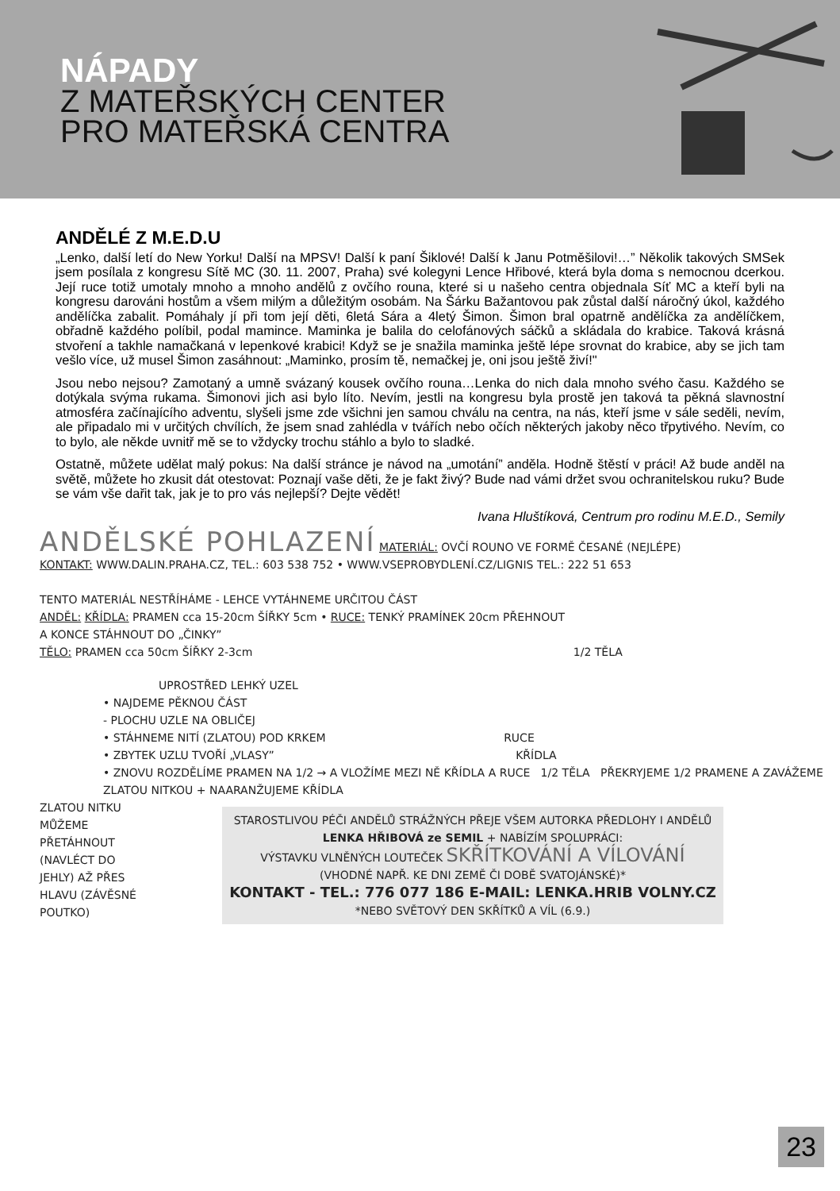NÁPADY
Z MATEŘSKÝCH CENTER
PRO MATEŘSKÁ CENTRA
ANDĚLÉ Z M.E.D.U
„Lenko, další letí do New Yorku! Další na MPSV! Další k paní Šiklové! Další k Janu Potměšilovi!…” Několik takových SMSek jsem posílala z kongresu Sítě MC (30. 11. 2007, Praha) své kolegyni Lence Hřibové, která byla doma s nemocnou dcerkou. Její ruce totiž umotaly mnoho a mnoho andělů z ovčího rouna, které si u našeho centra objednala Síť MC a kteří byli na kongresu darováni hostům a všem milým a důležitým osobám. Na Šárku Bažantovou pak zůstal další náročný úkol, každého andělíčka zabalit. Pomáhaly jí při tom její děti, 6letá Sára a 4letý Šimon. Šimon bral opatrně andělíčka za andělíčkem, obřadně každého políbil, podal mamince. Maminka je balila do celofánových sáčků a skládala do krabice. Taková krásná stvoření a takhle namačkaná v lepenkové krabici! Když se je snažila maminka ještě lépe srovnat do krabice, aby se jich tam vešlo více, už musel Šimon zasáhnout: „Maminko, prosím tě, nemačkej je, oni jsou ještě živí!"
Jsou nebo nejsou? Zamotaný a umně svázaný kousek ovčího rouna…Lenka do nich dala mnoho svého času. Každého se dotýkala svýma rukama. Šimonovi jich asi bylo líto. Nevím, jestli na kongresu byla prostě jen taková ta pěkná slavnostní atmosféra začínajícího adventu, slyšeli jsme zde všichni jen samou chválu na centra, na nás, kteří jsme v sále seděli, nevím, ale připadalo mi v určitých chvílích, že jsem snad zahlédla v tvářích nebo očích některých jakoby něco třpytivého. Nevím, co to bylo, ale někde uvnitř mě se to vždycky trochu stáhlo a bylo to sladké.
Ostatně, můžete udělat malý pokus: Na další stránce je návod na „umotání” anděla. Hodně štěstí v práci! Až bude anděl na světě, můžete ho zkusit dát otestovat: Poznají vaše děti, že je fakt živý? Bude nad vámi držet svou ochranitelskou ruku? Bude se vám vše dařit tak, jak je to pro vás nejlepší? Dejte vědět!
Ivana Hluštíková, Centrum pro rodinu M.E.D., Semily
ANDĚLSKÉ POHLAZENÍ MATERIÁL: OVČÍ ROUNO VE FORMĚ ČESANÉ (NEJLÉPE)
KONTAKT: WWW.DALIN.PRAHA.CZ, TEL.: 603 538 752 • WWW.VSEPROBYDLENÍ.CZ/LIGNIS TEL.: 222 51 653
TENTO MATERIÁL NESTŘÍHÁME - LEHCE VYTÁHNEME URČITOU ČÁST
ANDĚL: KŘÍDLA: PRAMEN cca 15-20cm ŠÍŘKY 5cm • RUCE: TENKÝ PRAMÍNEK 20cm PŘEHNOUT
A KONCE STÁHNOUT DO „ČINKY”
TĚLO: PRAMEN cca 50cm ŠÍŘKY 2-3cm 1/2 TĚLA
UPROSTŘED LEHKÝ UZEL
• NAJDEME PĚKNOU ČÁST
- PLOCHU UZLE NA OBLIČEJ
• STÁHNEME NITÍ (ZLATOU) POD KRKEM RUCE
• ZBYTEK UZLU TVOŘÍ „VLASY” KŘÍDLA
• ZNOVU ROZDĚLÍME PRAMEN NA 1/2 → A VLOŽÍME MEZI NĚ KŘÍDLA A RUCE 1/2 TĚLA PŘEKRYJEME 1/2 PRAMENE A ZAVÁŽEME ZLATOU NITKOU + NAARANŽUJEME KŘÍDLA
ZLATOU NITKU MŮŽEME PŘETÁHNOUT (NAVLÉCT DO JEHLY) AŽ PŘES HLAVU (ZÁVĚSNÉ POUTKO)
STAROSTLIVOU PÉČI ANDĚLŮ STRÁŽNÝCH PŘEJE VŠEM AUTORKA PŘEDLOHY I ANDĚLŮ
LENKA HŘIBOVÁ ze SEMIL + NABÍZÍM SPOLUPRÁCI:
VÝSTAVKU VLNĚNÝCH LOUTEČEK SKŘÍTKOVÁNÍ A VÍLOVÁNÍ
(VHODNÉ NAPŘ. KE DNI ZEMĚ ČI DOBĚ SVATOJÁNSKÉ)*
KONTAKT - TEL.: 776 077 186 E-MAIL: LENKA.HRIB VOLNY.CZ
*NEBO SVĚTOVÝ DEN SKŘÍTKŮ A VÍL (6.9.)
23